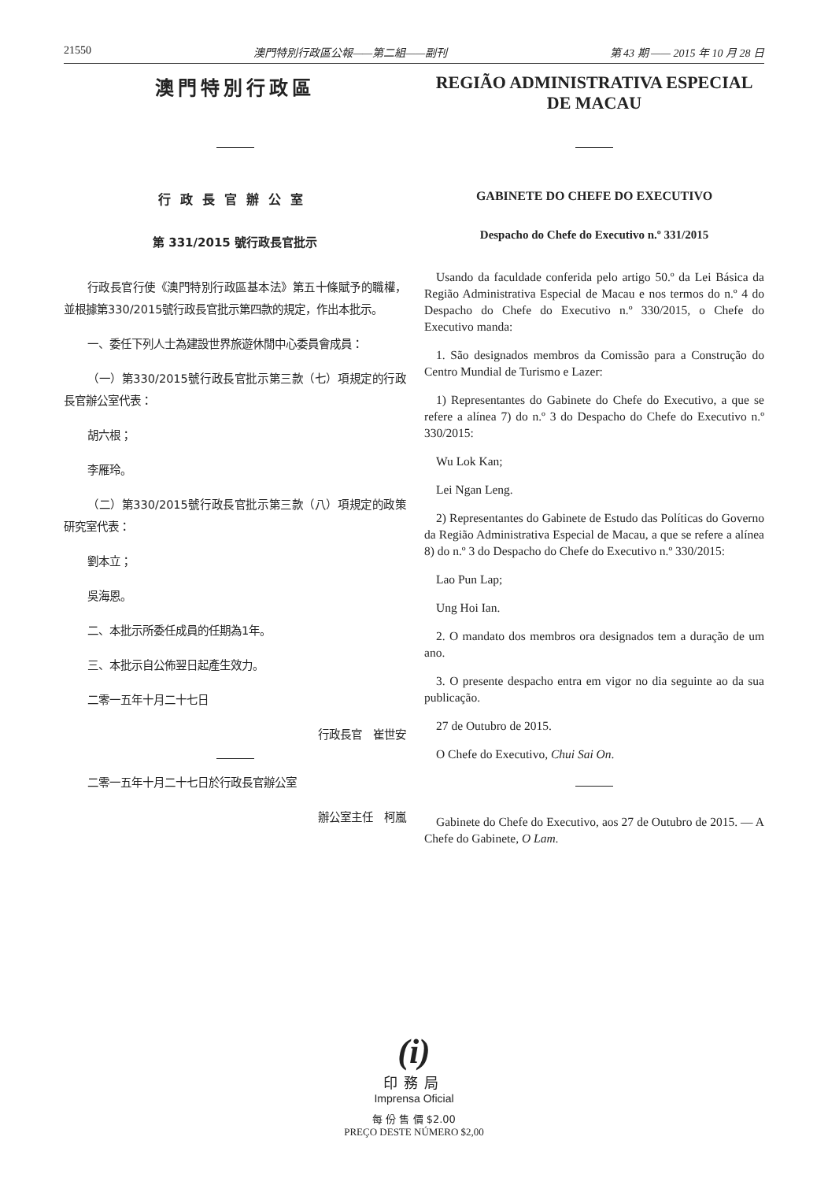21550 澳門特別行政區公報——第二組——副刊 第 43 期 —— 2015 年 10 月 28 日
澳門特別行政區
行政長官辦公室
第 331/2015 號行政長官批示
行政長官行使《澳門特別行政區基本法》第五十條賦予的職權，並根據第330/2015號行政長官批示第四款的規定，作出本批示。
一、委任下列人士為建設世界旅遊休閒中心委員會成員：
（一）第330/2015號行政長官批示第三款（七）項規定的行政長官辦公室代表：
胡六根；
李雁玲。
（二）第330/2015號行政長官批示第三款（八）項規定的政策研究室代表：
劉本立；
吳海恩。
二、本批示所委任成員的任期為1年。
三、本批示自公佈翌日起產生效力。
二零一五年十月二十七日
行政長官　崔世安
二零一五年十月二十七日於行政長官辦公室
辦公室主任　柯嵐
REGIÃO ADMINISTRATIVA ESPECIAL
DE MACAU
GABINETE DO CHEFE DO EXECUTIVO
Despacho do Chefe do Executivo n.º 331/2015
Usando da faculdade conferida pelo artigo 50.º da Lei Básica da Região Administrativa Especial de Macau e nos termos do n.º 4 do Despacho do Chefe do Executivo n.º 330/2015, o Chefe do Executivo manda:
1. São designados membros da Comissão para a Construção do Centro Mundial de Turismo e Lazer:
1) Representantes do Gabinete do Chefe do Executivo, a que se refere a alínea 7) do n.º 3 do Despacho do Chefe do Executivo n.º 330/2015:
Wu Lok Kan;
Lei Ngan Leng.
2) Representantes do Gabinete de Estudo das Políticas do Governo da Região Administrativa Especial de Macau, a que se refere a alínea 8) do n.º 3 do Despacho do Chefe do Executivo n.º 330/2015:
Lao Pun Lap;
Ung Hoi Ian.
2. O mandato dos membros ora designados tem a duração de um ano.
3. O presente despacho entra em vigor no dia seguinte ao da sua publicação.
27 de Outubro de 2015.
O Chefe do Executivo, Chui Sai On.
Gabinete do Chefe do Executivo, aos 27 de Outubro de 2015. — A Chefe do Gabinete, O Lam.
(i)
印務局
Imprensa Oficial
每 份 售 價 $2.00
PREÇO DESTE NÚMERO $2,00